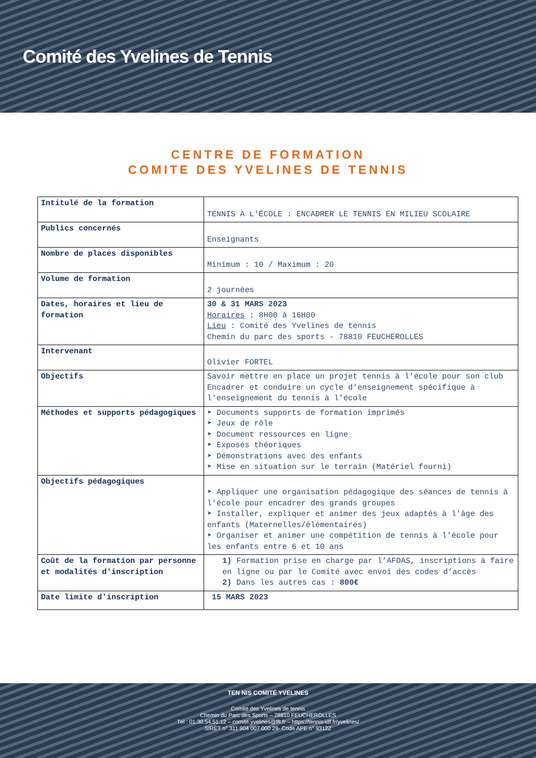Comité des Yvelines de Tennis
CENTRE DE FORMATION
COMITE DES YVELINES DE TENNIS
| Intitulé de la formation | TENNIS À L'ÉCOLE : ENCADRER LE TENNIS EN MILIEU SCOLAIRE |
| Publics concernés | Enseignants |
| Nombre de places disponibles | Minimum : 10 / Maximum : 20 |
| Volume de formation | 2 journées |
| Dates, horaires et lieu de formation | 30 & 31 MARS 2023 Horaires : 8H00 à 16H00 Lieu : Comité des Yvelines de tennis Chemin du parc des sports - 78810 FEUCHEROLLES |
| Intervenant | Olivier FORTEL |
| Objectifs | Savoir mettre en place un projet tennis à l'école pour son club Encadrer et conduire un cycle d'enseignement spécifique à l'enseignement du tennis à l'école |
| Méthodes et supports pédagogiques | ➤ Documents supports de formation imprimés ➤ Jeux de rôle ➤ Document ressources en ligne ➤ Exposés théoriques ➤ Démonstrations avec des enfants ➤ Mise en situation sur le terrain (Matériel fourni) |
| Objectifs pédagogiques | ➤ Appliquer une organisation pédagogique des séances de tennis à l'école pour encadrer des grands groupes ➤ Installer, expliquer et animer des jeux adaptés à l'âge des enfants (Maternelles/élémentaires) ➤ Organiser et animer une compétition de tennis à l'école pour les enfants entre 6 et 10 ans |
| Coût de la formation par personne et modalités d'inscription | 1) Formation prise en charge par l’AFDAS, inscriptions à faire en ligne ou par le Comité avec envoi des codes d’accès 2) Dans les autres cas : 800€ |
| Date limite d'inscription | 15 MARS 2023 |
TEN NIS COMITÉ YVELINES
Comité des Yvelines de tennis
Chemin du Parc des Sports – 78810 FEUCHEROLLES
Tél : 01.30.54.51.12 – comité.yvelines@fft.fr – https://tennis-idf.fr/yvelines/
SIRET n° 311 904 007 000 29- Code APE n° 9312Z